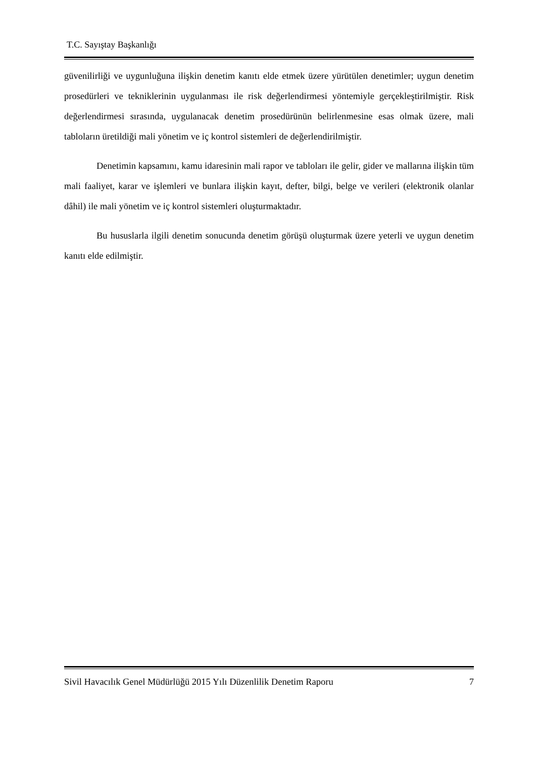T.C. Sayıştay Başkanlığı
güvenilirliği ve uygunluğuna ilişkin denetim kanıtı elde etmek üzere yürütülen denetimler; uygun denetim prosedürleri ve tekniklerinin uygulanması ile risk değerlendirmesi yöntemiyle gerçekleştirilmiştir. Risk değerlendirmesi sırasında, uygulanacak denetim prosedürünün belirlenmesine esas olmak üzere, mali tabloların üretildiği mali yönetim ve iç kontrol sistemleri de değerlendirilmiştir.
Denetimin kapsamını, kamu idaresinin mali rapor ve tabloları ile gelir, gider ve mallarına ilişkin tüm mali faaliyet, karar ve işlemleri ve bunlara ilişkin kayıt, defter, bilgi, belge ve verileri (elektronik olanlar dâhil) ile mali yönetim ve iç kontrol sistemleri oluşturmaktadır.
Bu hususlarla ilgili denetim sonucunda denetim görüşü oluşturmak üzere yeterli ve uygun denetim kanıtı elde edilmiştir.
Sivil Havacılık Genel Müdürlüğü 2015 Yılı Düzenlilik Denetim Raporu 7